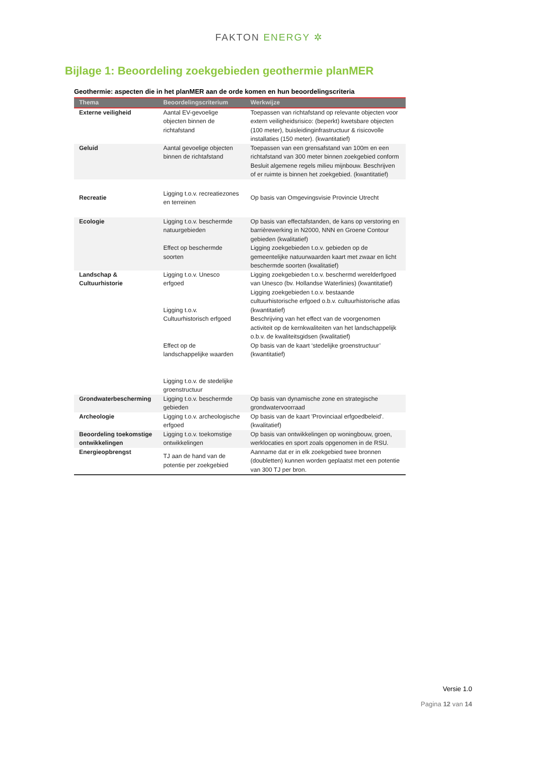FAKTON ENERGY ✲
Bijlage 1: Beoordeling zoekgebieden geothermie planMER
Geothermie: aspecten die in het planMER aan de orde komen en hun beoordelingscriteria
| Thema | Beoordelingscriterium | Werkwijze |
| --- | --- | --- |
| Externe veiligheid | Aantal EV-gevoelige objecten binnen de richtafstand | Toepassen van richtafstand op relevante objecten voor extern veiligheidsrisico: (beperkt) kwetsbare objecten (100 meter), buisleidinginfrastructuur & risicovolle installaties (150 meter). (kwantitatief) |
| Geluid | Aantal gevoelige objecten binnen de richtafstand | Toepassen van een grensafstand van 100m en een richtafstand van 300 meter binnen zoekgebied conform Besluit algemene regels milieu mijnbouw. Beschrijven of er ruimte is binnen het zoekgebied. (kwantitatief) |
| Recreatie | Ligging t.o.v. recreatiezones en terreinen | Op basis van Omgevingsvisie Provincie Utrecht |
| Ecologie | Ligging t.o.v. beschermde natuurgebieden Effect op beschermde soorten | Op basis van effectafstanden, de kans op verstoring en barrièrewerking in N2000, NNN en Groene Contour gebieden (kwalitatief) Ligging zoekgebieden t.o.v. gebieden op de gemeentelijke natuurwaarden kaart met zwaar en licht beschermde soorten (kwalitatief) |
| Landschap & Cultuurhistorie | Ligging t.o.v. Unesco erfgoed Ligging t.o.v. Cultuurhistorisch erfgoed Effect op de landschappelijke waarden Ligging t.o.v. de stedelijke groenstructuur | Ligging zoekgebieden t.o.v. beschermd werelderfgoed van Unesco (bv. Hollandse Waterlinies) (kwantitatief) Ligging zoekgebieden t.o.v. bestaande cultuurhistorische erfgoed o.b.v. cultuurhistorische atlas (kwantitatief) Beschrijving van het effect van de voorgenomen activiteit op de kernkwaliteiten van het landschappelijk o.b.v. de kwaliteitsgidsen (kwalitatief) Op basis van de kaart ‘stedelijke groenstructuur’ (kwantitatief) |
| Grondwaterbescherming | Ligging t.o.v. beschermde gebieden | Op basis van dynamische zone en strategische grondwatervoorraad |
| Archeologie | Ligging t.o.v. archeologische erfgoed | Op basis van de kaart 'Provinciaal erfgoedbeleid'. (kwalitatief) |
| Beoordeling toekomstige ontwikkelingen | Ligging t.o.v. toekomstige ontwikkelingen | Op basis van ontwikkelingen op woningbouw, groen, werklocaties en sport zoals opgenomen in de RSU. |
| Energieopbrengst | TJ aan de hand van de potentie per zoekgebied | Aanname dat er in elk zoekgebied twee bronnen (doubletten) kunnen worden geplaatst met een potentie van 300 TJ per bron. |
Versie 1.0
Pagina 12 van 14